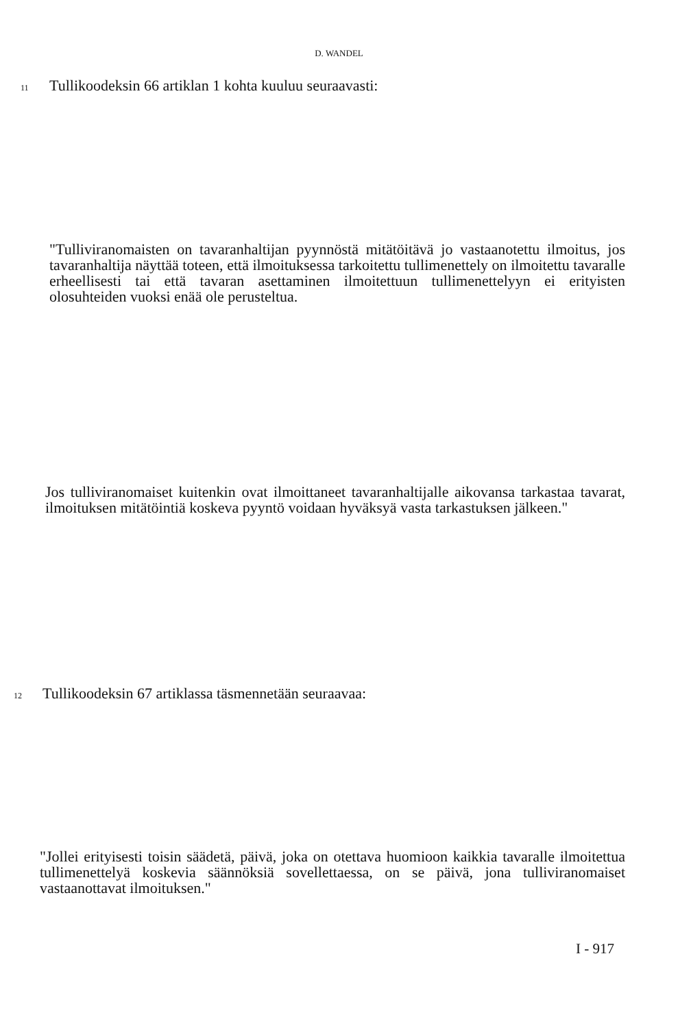D. WANDEL
11 Tullikoodeksin 66 artiklan 1 kohta kuuluu seuraavasti:
"Tulliviranomaisten on tavaranhaltijan pyynnöstä mitätöitävä jo vastaanotettu ilmoitus, jos tavaranhaltija näyttää toteen, että ilmoituksessa tarkoitettu tulli­menettely on ilmoitettu tavaralle erheellisesti tai että tavaran asettaminen ilmoitettuun tullimenettelyyn ei erityisten olosuhteiden vuoksi enää ole perus­teltua.
Jos tulliviranomaiset kuitenkin ovat ilmoittaneet tavaranhaltijalle aikovansa tarkastaa tavarat, ilmoituksen mitätöintiä koskeva pyyntö voidaan hyväksyä vasta tarkastuksen jälkeen."
12 Tullikoodeksin 67 artiklassa täsmennetään seuraavaa:
"Jollei erityisesti toisin säädetä, päivä, joka on otettava huomioon kaikkia tavaralle ilmoitettua tullimenettelyä koskevia säännöksiä sovellettaessa, on se päivä, jona tulliviranomaiset vastaanottavat ilmoituksen."
I - 917